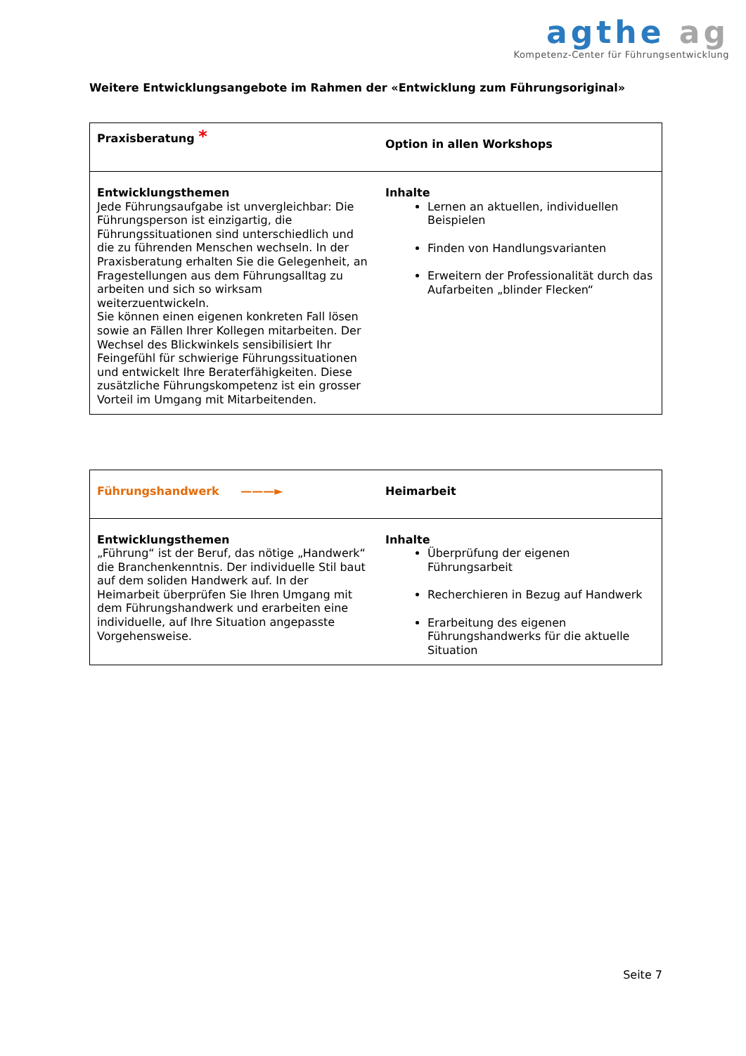agthe ag
Kompetenz-Center für Führungsentwicklung
Weitere Entwicklungsangebote im Rahmen der «Entwicklung zum Führungsoriginal»
| Praxisberatung * | Option in allen Workshops |
| Entwicklungsthemen Jede Führungsaufgabe ist unvergleichbar: Die Führungsperson ist einzigartig, die Führungssituationen sind unterschiedlich und die zu führenden Menschen wechseln. In der Praxisberatung erhalten Sie die Gelegenheit, an Fragestellungen aus dem Führungsalltag zu arbeiten und sich so wirksam weiterzuentwickeln. Sie können einen eigenen konkreten Fall lösen sowie an Fällen Ihrer Kollegen mitarbeiten. Der Wechsel des Blickwinkels sensibilisiert Ihr Feingefühl für schwierige Führungssituationen und entwickelt Ihre Beraterfähigkeiten. Diese zusätzliche Führungskompetenz ist ein grosser Vorteil im Umgang mit Mitarbeitenden. | Inhalte Lernen an aktuellen, individuellen Beispielen Finden von Handlungsvarianten Erweitern der Professionalität durch das Aufarbeiten „blinder Flecken“ |
| Führungshandwerk ———► | Heimarbeit |
| Entwicklungsthemen „Führung“ ist der Beruf, das nötige „Handwerk“ die Branchenkenntnis. Der individuelle Stil baut auf dem soliden Handwerk auf. In der Heimarbeit überprüfen Sie Ihren Umgang mit dem Führungshandwerk und erarbeiten eine individuelle, auf Ihre Situation angepasste Vorgehensweise. | Inhalte Überprüfung der eigenen Führungsarbeit Recherchieren in Bezug auf Handwerk Erarbeitung des eigenen Führungshandwerks für die aktuelle Situation |
Seite 7